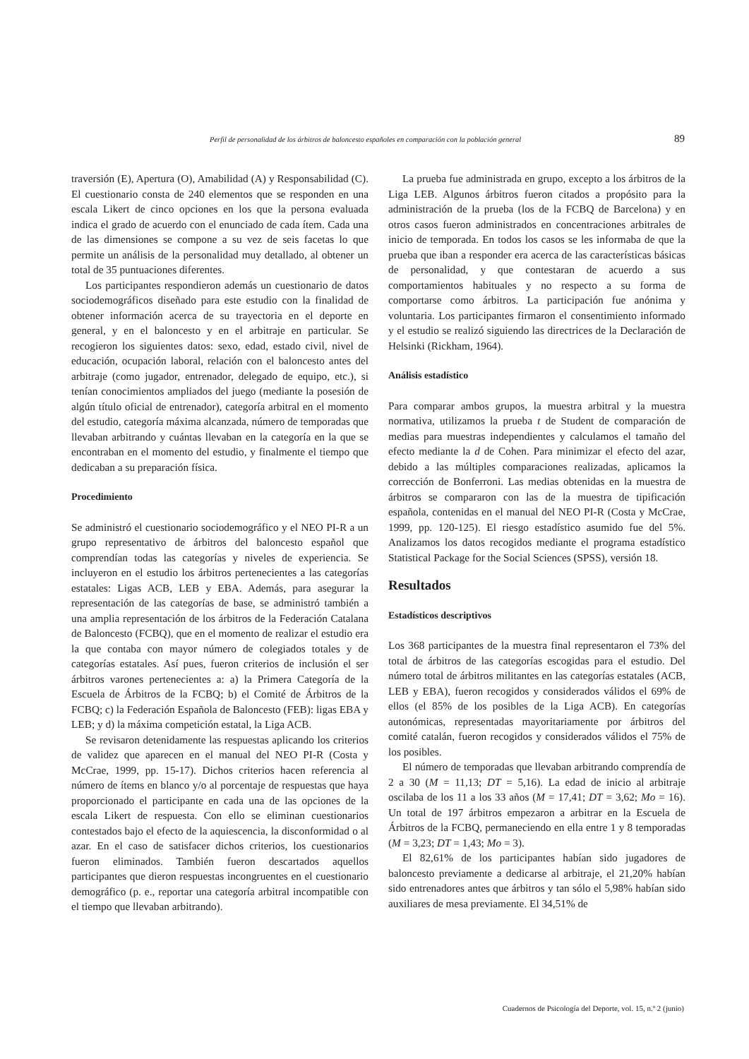Perfil de personalidad de los árbitros de baloncesto españoles en comparación con la población general 89
traversión (E), Apertura (O), Amabilidad (A) y Responsabilidad (C). El cuestionario consta de 240 elementos que se responden en una escala Likert de cinco opciones en los que la persona evaluada indica el grado de acuerdo con el enunciado de cada ítem. Cada una de las dimensiones se compone a su vez de seis facetas lo que permite un análisis de la personalidad muy detallado, al obtener un total de 35 puntuaciones diferentes.
Los participantes respondieron además un cuestionario de datos sociodemográficos diseñado para este estudio con la finalidad de obtener información acerca de su trayectoria en el deporte en general, y en el baloncesto y en el arbitraje en particular. Se recogieron los siguientes datos: sexo, edad, estado civil, nivel de educación, ocupación laboral, relación con el baloncesto antes del arbitraje (como jugador, entrenador, delegado de equipo, etc.), si tenían conocimientos ampliados del juego (mediante la posesión de algún título oficial de entrenador), categoría arbitral en el momento del estudio, categoría máxima alcanzada, número de temporadas que llevaban arbitrando y cuántas llevaban en la categoría en la que se encontraban en el momento del estudio, y finalmente el tiempo que dedicaban a su preparación física.
Procedimiento
Se administró el cuestionario sociodemográfico y el NEO PI-R a un grupo representativo de árbitros del baloncesto español que comprendían todas las categorías y niveles de experiencia. Se incluyeron en el estudio los árbitros pertenecientes a las categorías estatales: Ligas ACB, LEB y EBA. Además, para asegurar la representación de las categorías de base, se administró también a una amplia representación de los árbitros de la Federación Catalana de Baloncesto (FCBQ), que en el momento de realizar el estudio era la que contaba con mayor número de colegiados totales y de categorías estatales. Así pues, fueron criterios de inclusión el ser árbitros varones pertenecientes a: a) la Primera Categoría de la Escuela de Árbitros de la FCBQ; b) el Comité de Árbitros de la FCBQ; c) la Federación Española de Baloncesto (FEB): ligas EBA y LEB; y d) la máxima competición estatal, la Liga ACB.
Se revisaron detenidamente las respuestas aplicando los criterios de validez que aparecen en el manual del NEO PI-R (Costa y McCrae, 1999, pp. 15-17). Dichos criterios hacen referencia al número de ítems en blanco y/o al porcentaje de respuestas que haya proporcionado el participante en cada una de las opciones de la escala Likert de respuesta. Con ello se eliminan cuestionarios contestados bajo el efecto de la aquiescencia, la disconformidad o al azar. En el caso de satisfacer dichos criterios, los cuestionarios fueron eliminados. También fueron descartados aquellos participantes que dieron respuestas incongruentes en el cuestionario demográfico (p. e., reportar una categoría arbitral incompatible con el tiempo que llevaban arbitrando).
La prueba fue administrada en grupo, excepto a los árbitros de la Liga LEB. Algunos árbitros fueron citados a propósito para la administración de la prueba (los de la FCBQ de Barcelona) y en otros casos fueron administrados en concentraciones arbitrales de inicio de temporada. En todos los casos se les informaba de que la prueba que iban a responder era acerca de las características básicas de personalidad, y que contestaran de acuerdo a sus comportamientos habituales y no respecto a su forma de comportarse como árbitros. La participación fue anónima y voluntaria. Los participantes firmaron el consentimiento informado y el estudio se realizó siguiendo las directrices de la Declaración de Helsinki (Rickham, 1964).
Análisis estadístico
Para comparar ambos grupos, la muestra arbitral y la muestra normativa, utilizamos la prueba t de Student de comparación de medias para muestras independientes y calculamos el tamaño del efecto mediante la d de Cohen. Para minimizar el efecto del azar, debido a las múltiples comparaciones realizadas, aplicamos la corrección de Bonferroni. Las medias obtenidas en la muestra de árbitros se compararon con las de la muestra de tipificación española, contenidas en el manual del NEO PI-R (Costa y McCrae, 1999, pp. 120-125). El riesgo estadístico asumido fue del 5%. Analizamos los datos recogidos mediante el programa estadístico Statistical Package for the Social Sciences (SPSS), versión 18.
Resultados
Estadísticos descriptivos
Los 368 participantes de la muestra final representaron el 73% del total de árbitros de las categorías escogidas para el estudio. Del número total de árbitros militantes en las categorías estatales (ACB, LEB y EBA), fueron recogidos y considerados válidos el 69% de ellos (el 85% de los posibles de la Liga ACB). En categorías autonómicas, representadas mayoritariamente por árbitros del comité catalán, fueron recogidos y considerados válidos el 75% de los posibles.
El número de temporadas que llevaban arbitrando comprendía de 2 a 30 (M = 11,13; DT = 5,16). La edad de inicio al arbitraje oscilaba de los 11 a los 33 años (M = 17,41; DT = 3,62; Mo = 16). Un total de 197 árbitros empezaron a arbitrar en la Escuela de Árbitros de la FCBQ, permaneciendo en ella entre 1 y 8 temporadas (M = 3,23; DT = 1,43; Mo = 3).
El 82,61% de los participantes habían sido jugadores de baloncesto previamente a dedicarse al arbitraje, el 21,20% habían sido entrenadores antes que árbitros y tan sólo el 5,98% habían sido auxiliares de mesa previamente. El 34,51% de
Cuadernos de Psicología del Deporte, vol. 15, n.º 2 (junio)